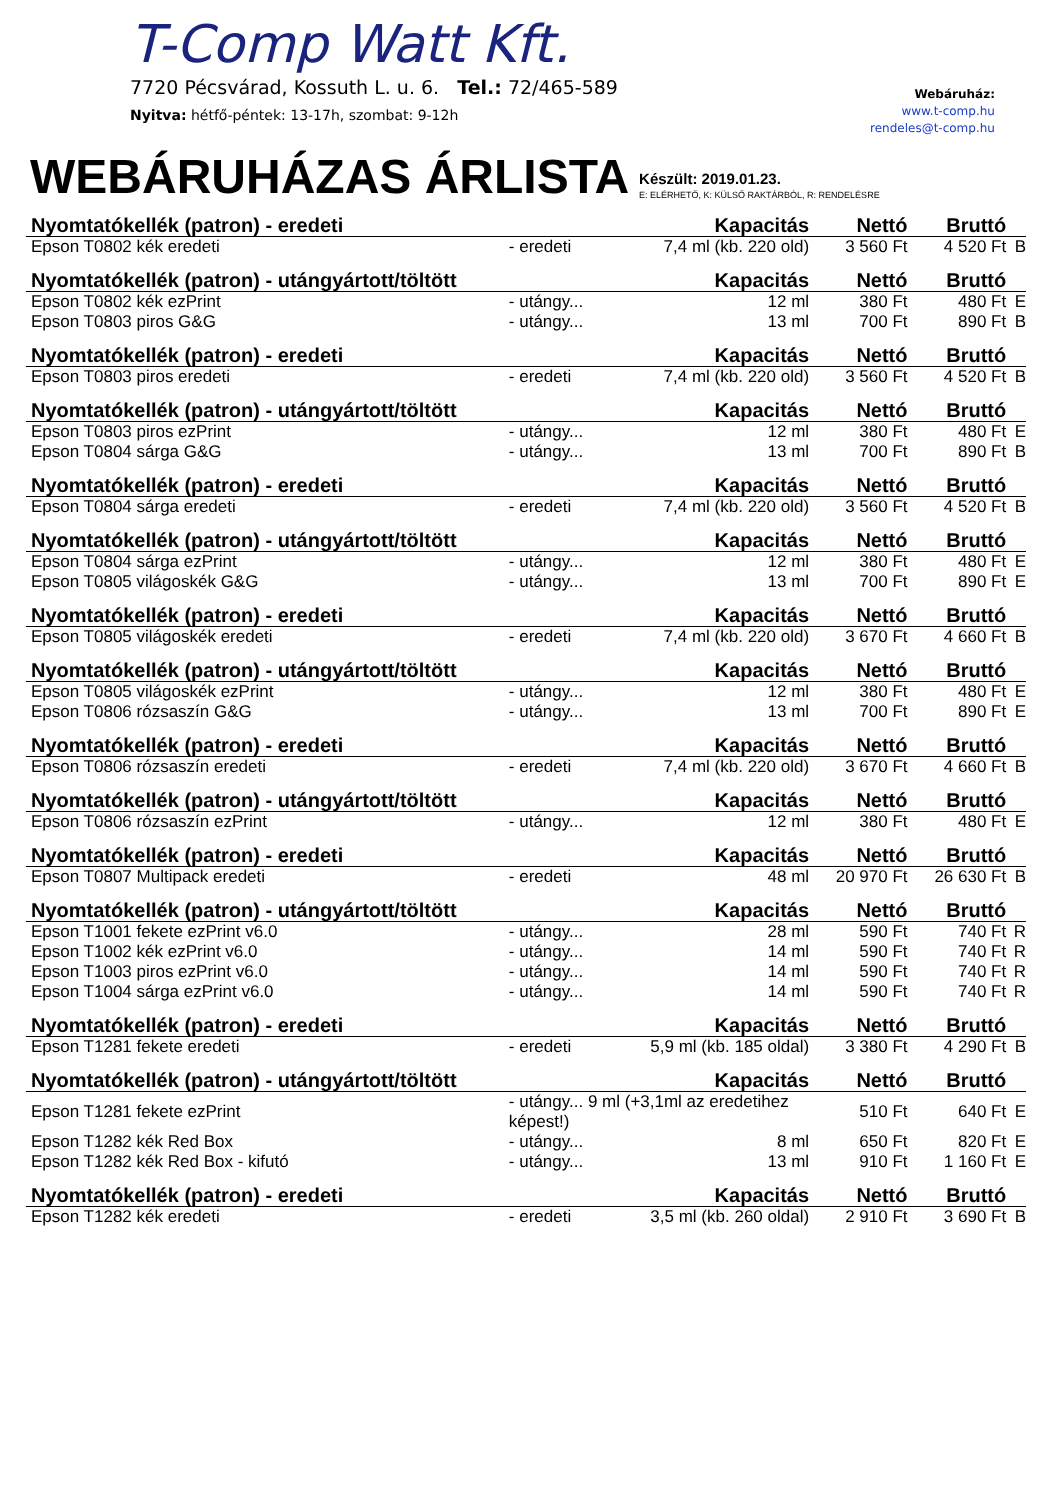T-Comp Watt Kft.
7720 Pécsvárad, Kossuth L. u. 6. Tel.: 72/465-589
Nyitva: hétfő-péntek: 13-17h, szombat: 9-12h
Webáruház:
www.t-comp.hu
rendeles@t-comp.hu
WEBÁRUHÁZAS ÁRLISTA
Készült: 2019.01.23.
E: ELÉRHETŐ, K: KÜLSŐ RAKTÁRBÓL, R: RENDELÉSRE
| Nyomtatókellék (patron) - eredeti | | Kapacitás | Nettó | Bruttó | |
| --- | --- | --- | --- | --- | --- |
| Epson T0802 kék eredeti | - eredeti | 7,4 ml (kb. 220 old) | 3 560 Ft | 4 520 Ft | B |
| Nyomtatókellék (patron) - utángyártott/töltött | | Kapacitás | Nettó | Bruttó | |
| Epson T0802 kék ezPrint | - utángy... | 12 ml | 380 Ft | 480 Ft | E |
| Epson T0803 piros G&G | - utángy... | 13 ml | 700 Ft | 890 Ft | B |
| Nyomtatókellék (patron) - eredeti | | Kapacitás | Nettó | Bruttó | |
| Epson T0803 piros eredeti | - eredeti | 7,4 ml (kb. 220 old) | 3 560 Ft | 4 520 Ft | B |
| Nyomtatókellék (patron) - utángyártott/töltött | | Kapacitás | Nettó | Bruttó | |
| Epson T0803 piros ezPrint | - utángy... | 12 ml | 380 Ft | 480 Ft | E |
| Epson T0804 sárga G&G | - utángy... | 13 ml | 700 Ft | 890 Ft | B |
| Nyomtatókellék (patron) - eredeti | | Kapacitás | Nettó | Bruttó | |
| Epson T0804 sárga eredeti | - eredeti | 7,4 ml (kb. 220 old) | 3 560 Ft | 4 520 Ft | B |
| Nyomtatókellék (patron) - utángyártott/töltött | | Kapacitás | Nettó | Bruttó | |
| Epson T0804 sárga ezPrint | - utángy... | 12 ml | 380 Ft | 480 Ft | E |
| Epson T0805 világoskék G&G | - utángy... | 13 ml | 700 Ft | 890 Ft | E |
| Nyomtatókellék (patron) - eredeti | | Kapacitás | Nettó | Bruttó | |
| Epson T0805 világoskék eredeti | - eredeti | 7,4 ml (kb. 220 old) | 3 670 Ft | 4 660 Ft | B |
| Nyomtatókellék (patron) - utángyártott/töltött | | Kapacitás | Nettó | Bruttó | |
| Epson T0805 világoskék ezPrint | - utángy... | 12 ml | 380 Ft | 480 Ft | E |
| Epson T0806 rózsaszín G&G | - utángy... | 13 ml | 700 Ft | 890 Ft | E |
| Nyomtatókellék (patron) - eredeti | | Kapacitás | Nettó | Bruttó | |
| Epson T0806 rózsaszín eredeti | - eredeti | 7,4 ml (kb. 220 old) | 3 670 Ft | 4 660 Ft | B |
| Nyomtatókellék (patron) - utángyártott/töltött | | Kapacitás | Nettó | Bruttó | |
| Epson T0806 rózsaszín ezPrint | - utángy... | 12 ml | 380 Ft | 480 Ft | E |
| Nyomtatókellék (patron) - eredeti | | Kapacitás | Nettó | Bruttó | |
| Epson T0807 Multipack eredeti | - eredeti | 48 ml | 20 970 Ft | 26 630 Ft | B |
| Nyomtatókellék (patron) - utángyártott/töltött | | Kapacitás | Nettó | Bruttó | |
| Epson T1001 fekete ezPrint v6.0 | - utángy... | 28 ml | 590 Ft | 740 Ft | R |
| Epson T1002 kék ezPrint v6.0 | - utángy... | 14 ml | 590 Ft | 740 Ft | R |
| Epson T1003 piros ezPrint v6.0 | - utángy... | 14 ml | 590 Ft | 740 Ft | R |
| Epson T1004 sárga ezPrint v6.0 | - utángy... | 14 ml | 590 Ft | 740 Ft | R |
| Nyomtatókellék (patron) - eredeti | | Kapacitás | Nettó | Bruttó | |
| Epson T1281 fekete eredeti | - eredeti | 5,9 ml (kb. 185 oldal) | 3 380 Ft | 4 290 Ft | B |
| Nyomtatókellék (patron) - utángyártott/töltött | | Kapacitás | Nettó | Bruttó | |
| Epson T1281 fekete ezPrint | - utángy... 9 ml (+3,1ml az eredetihez képest!) | | 510 Ft | 640 Ft | E |
| Epson T1282 kék Red Box | - utángy... | 8 ml | 650 Ft | 820 Ft | E |
| Epson T1282 kék Red Box - kifutó | - utángy... | 13 ml | 910 Ft | 1 160 Ft | E |
| Nyomtatókellék (patron) - eredeti | | Kapacitás | Nettó | Bruttó | |
| Epson T1282 kék eredeti | - eredeti | 3,5 ml (kb. 260 oldal) | 2 910 Ft | 3 690 Ft | B |